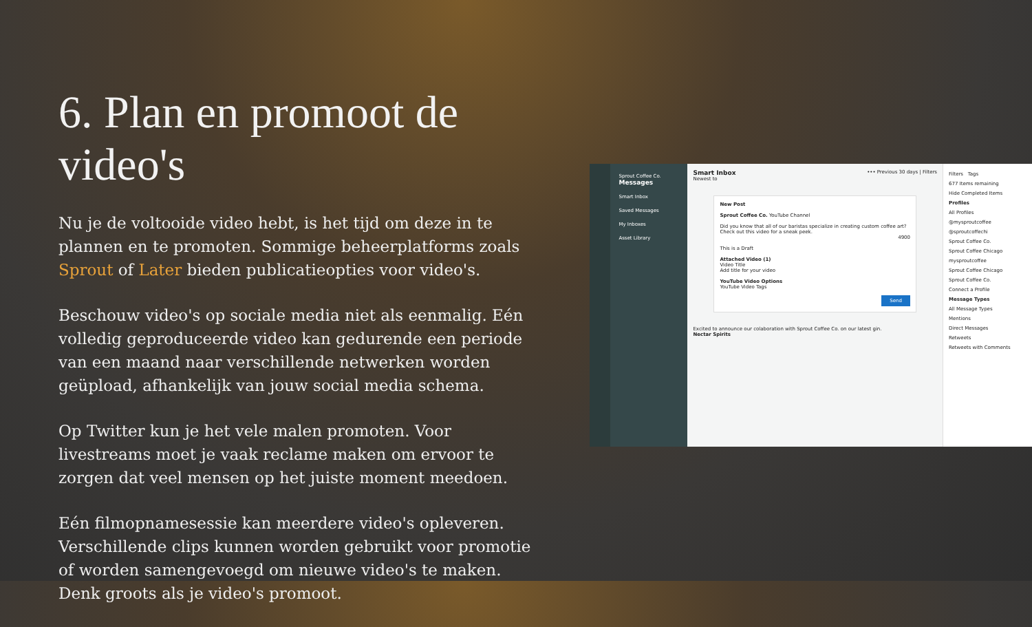6. Plan en promoot de video's
Nu je de voltooide video hebt, is het tijd om deze in te plannen en te promoten. Sommige beheerplatforms zoals Sprout of Later bieden publicatieopties voor video's.
Beschouw video's op sociale media niet als eenmalig. Eén volledig geproduceerde video kan gedurende een periode van een maand naar verschillende netwerken worden geüpload, afhankelijk van jouw social media schema.
Op Twitter kun je het vele malen promoten. Voor livestreams moet je vaak reclame maken om ervoor te zorgen dat veel mensen op het juiste moment meedoen.
Eén filmopnamesessie kan meerdere video's opleveren. Verschillende clips kunnen worden gebruikt voor promotie of worden samengevoegd om nieuwe video's te maken. Denk groots als je video's promoot.
Sprout Coffee Co.
Messages
Smart Inbox
Saved Messages
My Inboxes
Asset Library
Smart Inbox ••• Previous 30 days | Filters
Newest to
New Post
Sprout Coffee Co. YouTube Channel
Did you know that all of our baristas specialize in creating custom coffee art? Check out this video for a sneak peek.
4900
This is a Draft
Attached Video (1)
Video Title
Add title for your video
YouTube Video Options
YouTube Video Tags
Send
Excited to announce our colaboration with Sprout Coffee Co. on our latest gin.
Nectar Spirits
Filters Tags
677 Items remaining
Hide Completed Items
Profiles
All Profiles
@mysproutcoffee
@sproutcoffechi
Sprout Coffee Co.
Sprout Coffee Chicago
mysproutcoffee
Sprout Coffee Chicago
Sprout Coffee Co.
Connect a Profile
Message Types
All Message Types
Mentions
Direct Messages
Retweets
Retweets with Comments